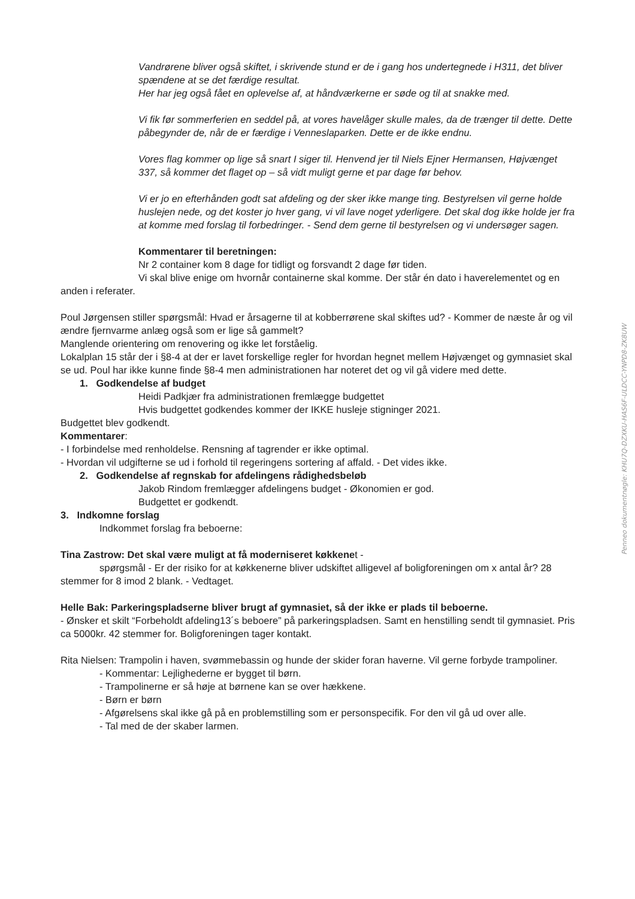Vandrørene bliver også skiftet, i skrivende stund er de i gang hos undertegnede i H311, det bliver spændene at se det færdige resultat.
Her har jeg også fået en oplevelse af, at håndværkerne er søde og til at snakke med.
Vi fik før sommerferien en seddel på, at vores havelåger skulle males, da de trænger til dette. Dette påbegynder de, når de er færdige i Venneslaparken. Dette er de ikke endnu.
Vores flag kommer op lige så snart I siger til. Henvend jer til Niels Ejner Hermansen, Højvænget 337, så kommer det flaget op – så vidt muligt gerne et par dage før behov.
Vi er jo en efterhånden godt sat afdeling og der sker ikke mange ting. Bestyrelsen vil gerne holde huslejen nede, og det koster jo hver gang, vi vil lave noget yderligere. Det skal dog ikke holde jer fra at komme med forslag til forbedringer. - Send dem gerne til bestyrelsen og vi undersøger sagen.
Kommentarer til beretningen:
Nr 2 container kom 8 dage for tidligt og forsvandt 2 dage før tiden.
Vi skal blive enige om hvornår containerne skal komme. Der står én dato i haverelementet og en anden i referater.
Poul Jørgensen stiller spørgsmål: Hvad er årsagerne til at kobberrørene skal skiftes ud? - Kommer de næste år og vil ændre fjernvarme anlæg også som er lige så gammelt?
Manglende orientering om renovering og ikke let forståelig.
Lokalplan 15 står der i §8-4 at der er lavet forskellige regler for hvordan hegnet mellem Højvænget og gymnasiet skal se ud. Poul har ikke kunne finde §8-4 men administrationen har noteret det og vil gå videre med dette.
1. Godkendelse af budget
Heidi Padkjær fra administrationen fremlægge budgettet
Hvis budgettet godkendes kommer der IKKE husleje stigninger 2021.
Budgettet blev godkendt.
Kommentarer:
- I forbindelse med renholdelse. Rensning af tagrender er ikke optimal.
- Hvordan vil udgifterne se ud i forhold til regeringens sortering af affald. - Det vides ikke.
2. Godkendelse af regnskab for afdelingens rådighedsbeløb
Jakob Rindom fremlægger afdelingens budget - Økonomien er god.
Budgettet er godkendt.
3. Indkomne forslag
Indkommet forslag fra beboerne:
Tina Zastrow: Det skal være muligt at få moderniseret køkkenet -
spørgsmål - Er der risiko for at køkkenerne bliver udskiftet alligevel af boligforeningen om x antal år? 28 stemmer for 8 imod 2 blank. - Vedtaget.
Helle Bak: Parkeringspladserne bliver brugt af gymnasiet, så der ikke er plads til beboerne.
- Ønsker et skilt “Forbeholdt afdeling13´s beboere” på parkeringspladsen. Samt en henstilling sendt til gymnasiet. Pris ca 5000kr. 42 stemmer for. Boligforeningen tager kontakt.
Rita Nielsen: Trampolin i haven, svømmebassin og hunde der skider foran haverne. Vil gerne forbyde trampoliner.
- Kommentar: Lejlighederne er bygget til børn.
- Trampolinerne er så høje at børnene kan se over hækkene.
- Børn er børn
- Afgørelsens skal ikke gå på en problemstilling som er personspecifik. For den vil gå ud over alle.
- Tal med de der skaber larmen.
Penneo dokumentnøgle: KHU7Q-DZXKU-HAS6F-ULDCC-YNPD8-ZK8UW